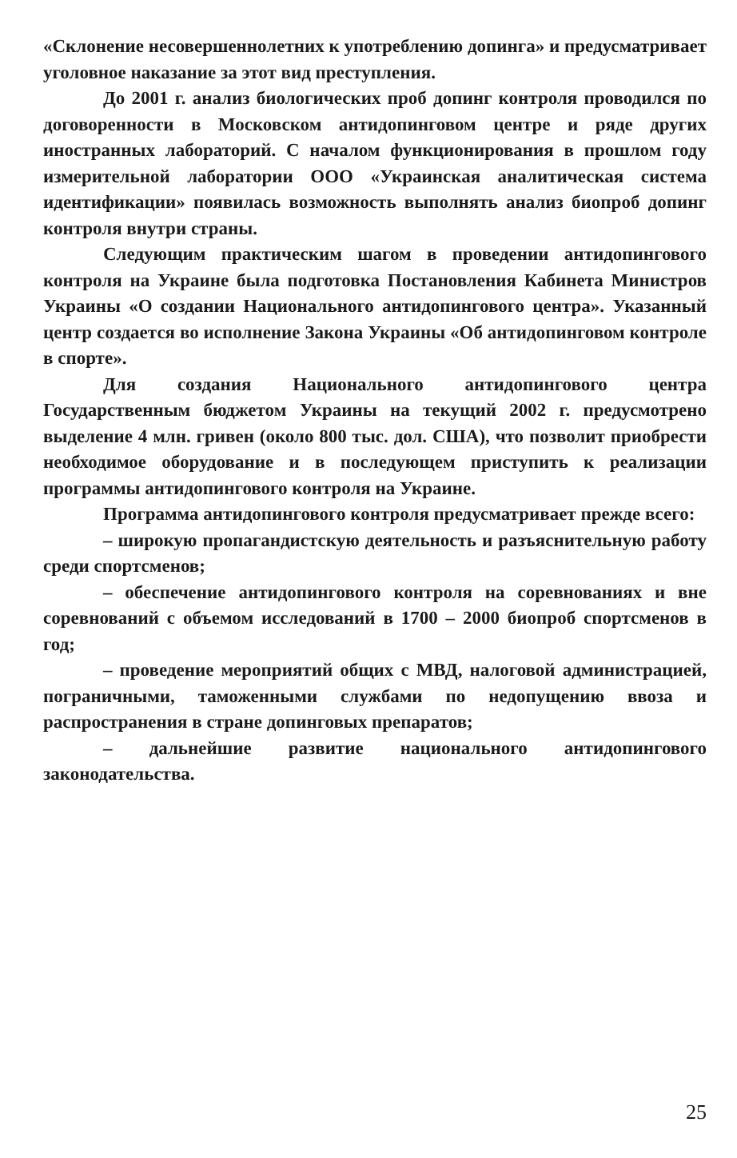«Склонение несовершеннолетних к употреблению допинга» и предусматривает уголовное наказание за этот вид преступления.
До 2001 г. анализ биологических проб допинг контроля проводился по договоренности в Московском антидопинговом центре и ряде других иностранных лабораторий. С началом функционирования в прошлом году измерительной лаборатории ООО «Украинская аналитическая система идентификации» появилась возможность выполнять анализ биопроб допинг контроля внутри страны.
Следующим практическим шагом в проведении антидопингового контроля на Украине была подготовка Постановления Кабинета Министров Украины «О создании Национального антидопингового центра». Указанный центр создается во исполнение Закона Украины «Об антидопинговом контроле в спорте».
Для создания Национального антидопингового центра Государственным бюджетом Украины на текущий 2002 г. предусмотрено выделение 4 млн. гривен (около 800 тыс. дол. США), что позволит приобрести необходимое оборудование и в последующем приступить к реализации программы антидопингового контроля на Украине.
Программа антидопингового контроля предусматривает прежде всего:
– широкую пропагандистскую деятельность и разъяснительную работу среди спортсменов;
– обеспечение антидопингового контроля на соревнованиях и вне соревнований с объемом исследований в 1700 – 2000 биопроб спортсменов в год;
– проведение мероприятий общих с МВД, налоговой администрацией, пограничными, таможенными службами по недопущению ввоза и распространения в стране допинговых препаратов;
– дальнейшие развитие национального антидопингового законодательства.
25